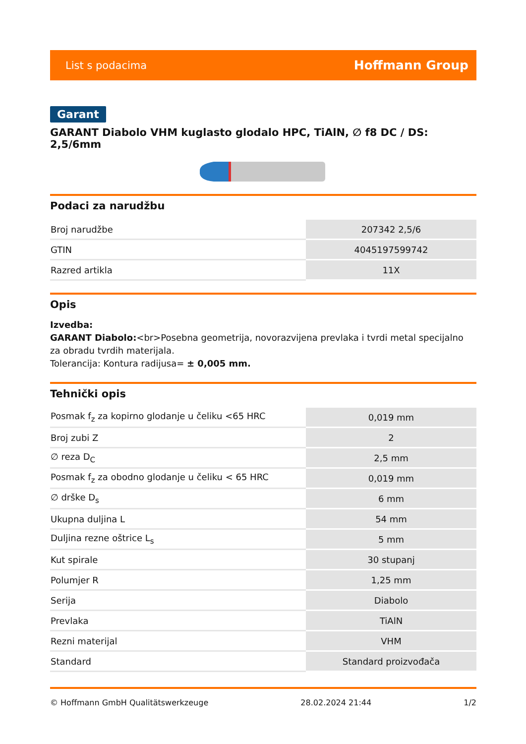List s podacima Hoffmann Group
Garant
GARANT Diabolo VHM kuglasto glodalo HPC, TiAlN, ∅ f8 DC / DS: 2,5/6mm
Podaci za narudžbu
| Broj narudžbe | 207342 2,5/6 |
| GTIN | 4045197599742 |
| Razred artikla | 11X |
Opis
Izvedba:
GARANT Diabolo:<br>Posebna geometrija, novorazvijena prevlaka i tvrdi metal specijalno za obradu tvrdih materijala.
Tolerancija: Kontura radijusa= ± 0,005 mm.
Tehnički opis
| Posmak f<sub>z</sub> za kopirno glodanje u čeliku <65 HRC | 0,019 mm |
| Broj zubi Z | 2 |
| ∅ reza D<sub>C</sub> | 2,5 mm |
| Posmak f<sub>z</sub> za obodno glodanje u čeliku < 65 HRC | 0,019 mm |
| ∅ drške D<sub>s</sub> | 6 mm |
| Ukupna duljina L | 54 mm |
| Duljina rezne oštrice L<sub>s</sub> | 5 mm |
| Kut spirale | 30 stupanj |
| Polumjer R | 1,25 mm |
| Serija | Diabolo |
| Prevlaka | TiAlN |
| Rezni materijal | VHM |
| Standard | Standard proizvođača |
© Hoffmann GmbH Qualitätswerkzeuge 28.02.2024 21:44 1/2